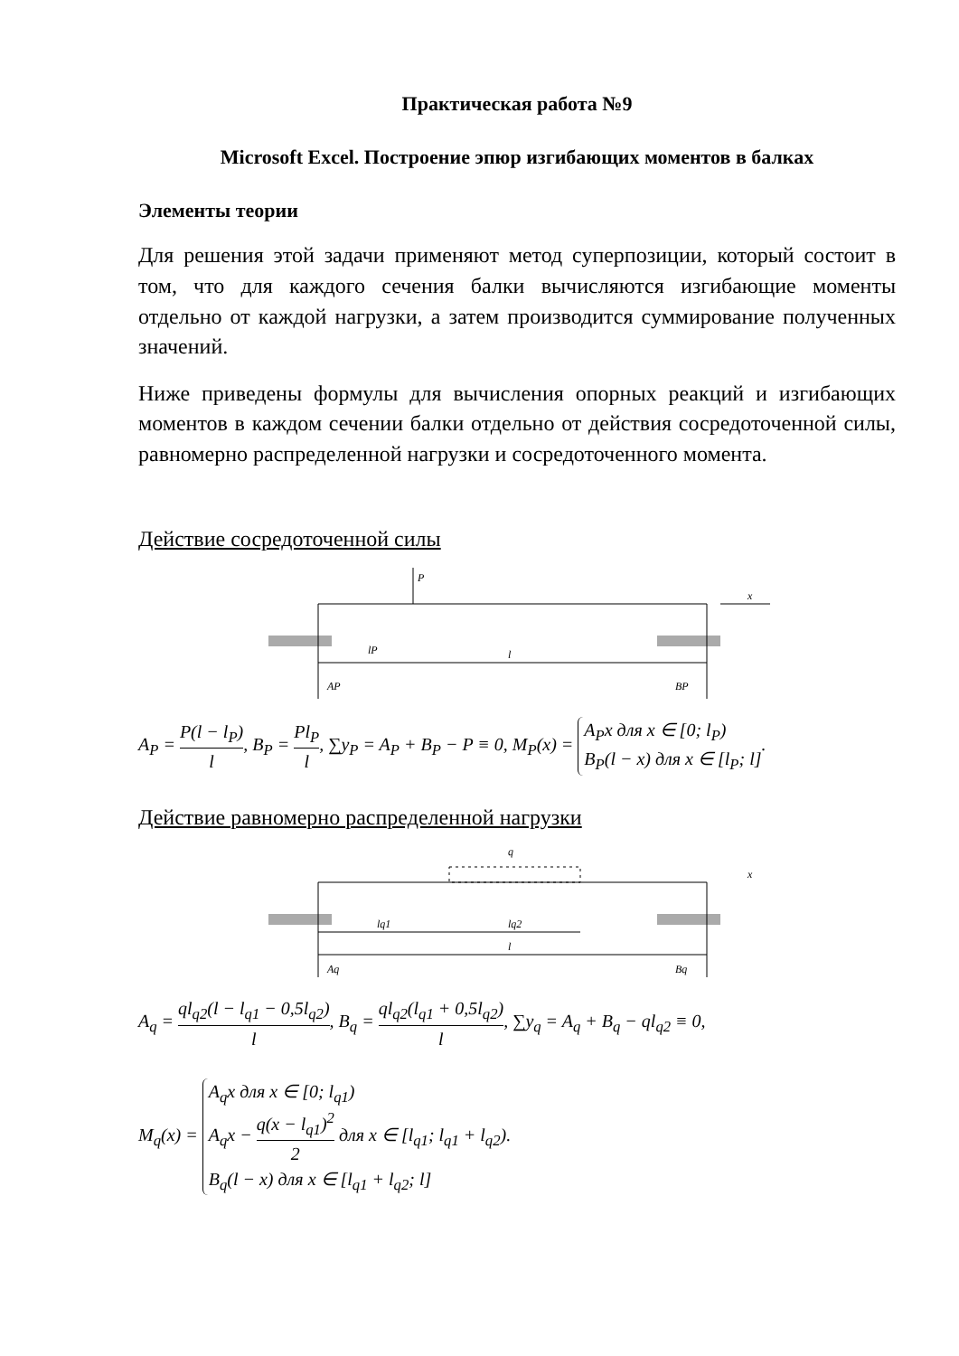Практическая работа №9
Microsoft Excel. Построение эпюр изгибающих моментов в балках
Элементы теории
Для решения этой задачи применяют метод суперпозиции, который состоит в том, что для каждого сечения балки вычисляются изгибающие моменты отдельно от каждой нагрузки, а затем производится суммирование полученных значений.
Ниже приведены формулы для вычисления опорных реакций и изгибающих моментов в каждом сечении балки отдельно от действия сосредоточенной силы, равномерно распределенной нагрузки и сосредоточенного момента.
Действие сосредоточенной силы
P
x
lP
l
AP
BP
A<sub>P</sub> = P(l − l<sub>P</sub>) l, B<sub>P</sub> = Pl<sub>P</sub> l, ∑y<sub>P</sub> = A<sub>P</sub> + B<sub>P</sub> − P ≡ 0, M<sub>P</sub>(x) = A<sub>P</sub>x для x ∈ [0; l<sub>P</sub>)
B<sub>P</sub>(l − x) для x ∈ [l<sub>P</sub>; l].
Действие равномерно распределенной нагрузки
q
x
lq1
lq2
l
Aq
Bq
A<sub>q</sub> = ql<sub>q2</sub>(l − l<sub>q1</sub> − 0,5l<sub>q2</sub>) l, B<sub>q</sub> = ql<sub>q2</sub>(l<sub>q1</sub> + 0,5l<sub>q2</sub>) l, ∑y<sub>q</sub> = A<sub>q</sub> + B<sub>q</sub> − ql<sub>q2</sub> ≡ 0,
M<sub>q</sub>(x) = A<sub>q</sub>x для x ∈ [0; l<sub>q1</sub>)
A<sub>q</sub>x − q(x − l<sub>q1</sub>)<sup>2</sup> 2 для x ∈ [l<sub>q1</sub>; l<sub>q1</sub> + l<sub>q2</sub>)
B<sub>q</sub>(l − x) для x ∈ [l<sub>q1</sub> + l<sub>q2</sub>; l].